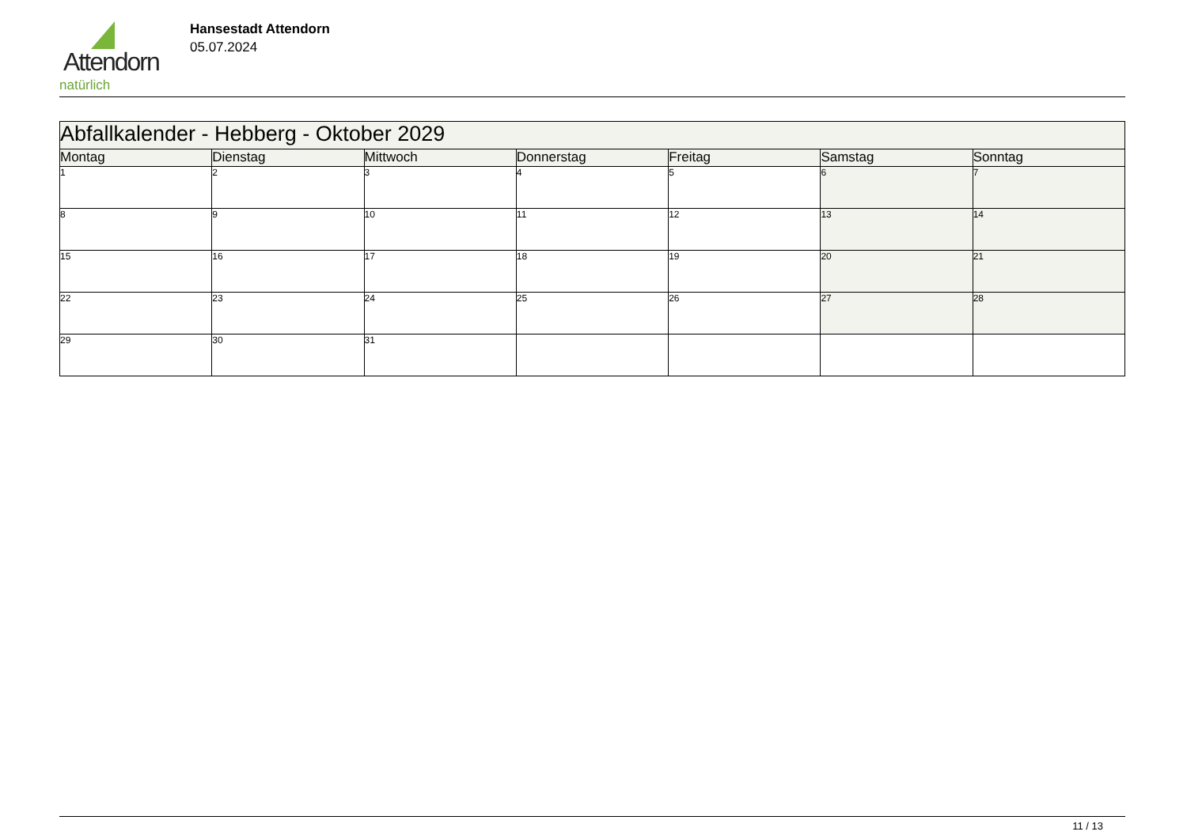Attendorn
natürlich
Hansestadt Attendorn
05.07.2024
| Abfallkalender - Hebberg - Oktober 2029 | | | | | | |
| Montag | Dienstag | Mittwoch | Donnerstag | Freitag | Samstag | Sonntag |
| 1 | 2 | 3 | 4 | 5 | 6 | 7 |
| 8 | 9 | 10 | 11 | 12 | 13 | 14 |
| 15 | 16 | 17 | 18 | 19 | 20 | 21 |
| 22 | 23 | 24 | 25 | 26 | 27 | 28 |
| 29 | 30 | 31 | | | | |
11 / 13